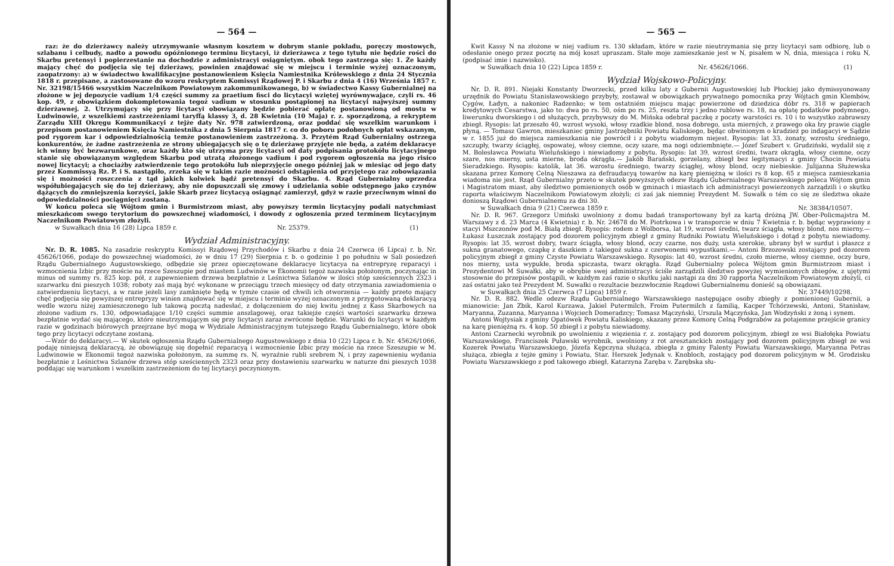— 564 —
raz: że do dzierżawcy należy utrzymywanie własnym kosztem w dobrym stanie pokładu, poręczy mostowych, szlabanu i celbudy, nadto a powodu opóźnionego terminu licytacyi, iż dzierżawca z tego tytułu nie będzie rości do Skarbu pretensyi i popierzestanie na dochodzie z administracyi osiągniętym. obok tego zastrzega się: 1. Że każdy mający chęć do podjęcia się tej dzierżawy, powinien znajdować się w miejscu i terminie wyżej oznaczonym, zaopatrzony: a) w świadectwo kwalifikacyjne postanowieniem Księcia Namiestnika Królewskiego z dnia 24 Stycznia 1818 r. przepisane, a zastosowane do wzoru reskryptem Komissyi Rządowej P. i Skarbu z dnia 4 (16) Września 1857 r. Nr. 32198/15466 wszystkim Naczelnikom Powiatowym zakommunikowanego, b) w świadectwo Kassy Gubernialnej na złożone w jej depozycie vadium 1/4 części summy za praetium fisci do licytacyi wziętej wyrównywające, czyli rs. 46 kop. 49, z obowiązkiem dokompletowania tegoż vadium w stosunku postąpionej na licytacyi najwyższej summy dzierżawnej. 2. Utrzymujący się przy licytacyi obowiązany będzie pobierać opłatę postanowioną od mostu w Ludwinowie, z wszelkiemi zastrzeżeniami taryffą klassy 3, d. 28 Kwietnia (10 Maja) r. z. sporządzoną, a rekryptem Zarządu XIII Okręgu Kommunikacyi z tejże daty Nr. 978 zatwierdzoną, oraz poddać się wszelkim warunkom i przepisom postanowieniem Księcia Namiestnika z dnia 5 Sierpnia 1817 r. co do poboru podobnych opłat wskazanym, pod rygorem kar i odpowiedzialnością temże postanowieniem zastrzeżoną. 3. Przytém Rząd Gubernialny ostrzega konkurentów, że żadne zastrzeżenia ze strony ubiegających się o tę dzierżawę przyjęte nie będą, a zatém deklaracye ich winny być bezwarunkowe, oraz każdy kto się utrzyma przy licytacyi od daty podpisania protokółu licytacyjnego stanie się obowiązanym względem Skarbu pod utratą złożonego vadium i pod rygorem ogłoszenia na jego risico nowej licytacyi; a chociażby zatwierdzenie tego protokółu lub nieprzyjęcie onego później jak w miesiąc od jego daty przez Kommissyą Rz. P. i S. nastąpiło, zrzeka się w takim razie możności odstąpienia od przyjętego raz zobowiązania się i możności roszczenia z tąd jakich kolwiek bądź pretensyi do Skarbu. 4. Rząd Gubernialny uprzedza współubiegających się do tej dzierżawy, aby nie dopuszczali się zmowy i udzielania sobie odstępnego jako czynów dążących do zmniejszenia korzyści, jakie Skarb przez licytacyą osiągnąć zamierzył, gdyż w razie przeciwnym winni do odpowiedzialności pociągnięci zostaną.
W końcu poleca się Wójtom gmin i Burmistrzom miast, aby powyższy termin licytacyjny podali natychmiast mieszkańcom swego terytorium do powszechnej wiadomości, i dowody z ogłoszenia przed terminem licytacyjnym Naczelnikom Powiatowym złożyli.
w Suwałkach dnia 16 (28) Lipca 1859 r. Nr. 25379. (1)
Wydział Administracyjny.
Nr. D. R. 1085. Na zasadzie reskryptu Komissyi Rządowej Przychodów i Skarbu z dnia 24 Czerwca (6 Lipca) r. b. Nr. 45626/1066, podaje do powszechnej wiadomości, że w dniu 17 (29) Sierpnia r. b. o godzinie 1 po południu w Sali posiedzeń Rządu Gubernialnego Augustowskiego, odbędzie się przez opieczętowane deklaracye licytacya na entrepryzę reparacyi i wzmocnienia Izbic przy moście na rzece Szeszupie pod miastem Ludwinów w Ekonomii tegoż nazwiska położonym, poczynając in minus od summy rs. 825 kop. pół, z zapewnieniem drzewa bezpłatnie z Leśnictwa Szlanów w ilości stóp sześciennych 2323 i szarwarku dni pieszych 1038; roboty zaś mają być wykonane w przeciągu trzech miesięcy od daty otrzymania zawiadomienia o zatwierdzeniu licytacyi, a w razie jeżeli lasy zamknięte będą w tymże czasie od chwili ich otworzenia — każdy przeto mający chęć podjęcia się powyższej entrepryzy winien znajdować się w miejscu i terminie wyżej oznaczonym z przygotowaną deklaracyą wedle wzoru niżej zamieszczonego lub takową pocztą nadesłać, z dołączeniem do niej kwitu jednej z Kass Skarbowych na złożone vadium rs. 130, odpowiadające 1/10 części summie anszlagowej, oraz takiejże części wartości szarwarku drzewa bezpłatnie wydać się mającego, które nieutrzymującym się przy licytacyi zaraz zwrócone będzie. Warunki do licytacyi w każdym razie w godzinach biórowych przejrzane być mogą w Wydziale Administracyjnym tutejszego Rządu Gubernialnego, które obok tego przy licytacyi odczytane zostaną.
—Wzór do deklaracyi.— W skutek ogłoszenia Rządu Gubernialnego Augustowskiego z dnia 10 (22) Lipca r. b. Nr. 45626/1066, podaję niniejszą deklaracyą, że obowiązuję się dopełnić reparacyą i wzmocnienie Izbic przy moście na rzece Szeszupie w M. Ludwinowie w Ekonomii tegoż nazwiska położonym, za summę rs. N, wyraźnie rubli srebrem N, i przy zapewnieniu wydania bezpłatnie z Leśnictwa Szlanów drzewa stóp sześciennych 2323 oraz przy dostawieniu szarwarku w naturze dni pieszych 1038 poddając się warunkom i wszelkim zastrzeżeniom do tej licytacyi poczynionym.
— 565 —
Kwit Kassy N na złożone w niej vadium rs. 130 składam, które w razie nieutrzymania się przy licytacyi sam odbiorę, lub o odesłanie onego przez pocztę na mój koszt upraszam. Stałe moje zamieszkanie jest w N, pisałem w N, dnia, miesiąca i roku N, (podpisać imie i nazwisko).
w Suwałkach dnia 10 (22) Lipca 1859 r. Nr. 45626/1066. (1)
Wydział Wojskowo-Policyjny.
Nr. D. R. 891. Niejaki Konstanty Dworzecki, przed kilku laty z Gubernii Augustowskiej lub Płockiej jako dymissyonowany urzędnik do Powiatu Stanisławowskiego przybyły, zostawał w obowiązkach prywatnego pomocnika przy Wójtach gmin Klembów, Cygów, Ładyn, a nakoniec Radzenko; w tem ostatniém miejscu mając powierzone od dziedzica dóbr rs. 318 w papierach kredytowych Cesarstwa, jako to: dwa po rs. 50, ośm po rs. 25, reszta trzy i jedno rublowe rs. 18, na opłatę podatków podymnego, liwerunku dworskiego i od służących, przybywszy do M. Mińska odebrał paczkę z poczty warstości rs. 10 i to wszystko zabrawszy zbiegł. Rysopis: lat przeszło 40, wzrost wysoki, włosy rzadkie blond, nosa dobrego, usta mierných, z prawego oka łzy prawie ciągle płyną. — Tomasz Gawron, mieszkaniec gminy Jastrzębniki Powiatu Kaliskiego, będąc obwinionym o kradzież po indagacyi w Sądzie w r. 1855 już do miejsca zamieszkania nie powrócił i z pobytu wiadomym niejest. Rysopis: lat 33, żonaty, wzrostu średniego, szczupły, twarzy ściągłej, ospowatej, włosy ciemne, oczy szare, ma nogi odziembnięte.— Józef Szubert v. Grudziński, wydalił się z M. Bolesławca Powiatu Wieluńskiego i niewiadomy z pobytu. Rysopis: lat 39, wzrost średni, twarz okrągła, włosy ciemne, oczy szare, nos mierny, usta mierne, broda okrągła.— Jakób Barański, gorzelany, zbiegł bez legitymacyi z gminy Chocin Powiatu Sieradzkiego. Rysopis: katolik, lat 36. wzrostu średniego, twarzy ściągłej, włosy blond, oczy niebieskie. Julijanna Służewska skazana przez Komorę Celną Nieszawa za defraudacyą towarów na karę pieniężną w ilości rs 8 kop. 65 z miejsca zamieszkania wiadoma nie jest. Rząd Gubernialny przeto w skutek powyższych odezw Rządu Gubernialnego Warszawskiego poleca Wójtom gmin i Magistratom miast, aby śledztwo pomienionych osób w gminach i miastach ich administracyi powierzonych zarządzili i o skutku raporta właściwym Naczelnikom Powiatowym złożyli; ci zaś jak niemniej Prezydent M. Suwałk o tém co się ze śledztwa okaże donioszą Rządowi Gubernialnemu za dni 30.
w Suwałkach dnia 9 (21) Czerwca 1859 r. Nr. 38384/10507.
Nr. D. R. 967. Grzegorz Umiński uwolniony z domu badań transportowany był za kartą dróżną JW. Ober-Policmajstra M. Warszawy z d. 23 Marca (4 Kwietnia) r. b. Nr. 24678 do M. Piotrkowa i w transporcie w dniu 7 Kwietnia r. b. będąc wyprawiony z stacyi Mszczonów pod M. Białą zbiegł. Rysopis: rodem z Wolborsa, lat 19, wzrost średni, twarz ściągła, włosy blond, nos mierny.— Łukasz Łuszczak zostający pod dozorem policyjnym zbiegł z gminy Rudniki Powiatu Wieluńskiego i dotąd z pobytu niewiadomy. Rysopis: lat 35, wzrost dobry, twarz ściągła, włosy blond, oczy czarne, nos duży, usta szerokie, ubrany był w surdut i płaszcz z sukna granatowego, czapkę z daszkiem z takiegoż sukna z czerwonemi wypustkami.— Antoni Brzozowski zostający pod dozorem policyjnym zbiegł z gminy Czyste Powiatu Warszawskiego. Rysopis: lat 40, wzrost średni, czoło mierne, włosy ciemne, oczy bure, nos mierny, usta wypukłe, broda spiczasta, twarz okrągła. Rząd Gubernialny poleca Wójtom gmin Burmistrzom miast i Prezydentowi M Suwałki, aby w obrębie swej administracyi ściśle zarządzili śledztwo powyżej wymienionych zbiegów, z ujętymi stosownie do przepisów postąpili, w każdym zaś razie o skutku jaki nastąpi za dni 30 rapporta Naczelnikom Powiatowym złożyli, ci zaś ostatni jako też Prezydent M. Suwałki o rezultacie bezzwłocznie Rządowi Gubernialnemu donieść są obowiązani.
w Suwałkach dnia 25 Czerwca (7 Lipca) 1859 r. Nr. 37449/10298.
Nr. D. R. 882. Wedle odezw Rządu Gubernialnego Warszawskiego następujące osoby zbiegły z pomienionej Gubernii, a mianowicie: Jan Zbik, Karol Kurzawa, Jakiel Putermilch, Froim Putermilch z familią, Kacper Tchórzewski, Antoni, Stanisław, Maryanna, Zuzanna, Maryanna i Wojciech Domeradzcy; Tomasz Mączyński, Urszula Mączyńska, Jan Wodzyński z żoną i synem.
Antoni Wojtysiak z gminy Opatówek Powiatu Kaliskiego, skazany przez Komorę Celną Podgrabów za potajemne przejście granicy na karę pieniężną rs. 4 kop. 50 zbiegł i z pobytu niewiadomy.
Antoni Czarnecki wyrobnik po uwolnieniu z więzienia r. z. zostający pod dozorem policyjnym, zbiegł ze wsi Białołęka Powiatu Warszawskiego, Franciszek Puławski wyrobnik, uwolniony z rot aresztanckich zostający pod dozorem policyjnym zbiegł ze wsi Kozerek Powiatu Warszawskiego, Józefa Kępczyna służąca, zbiegła z gminy Falenty Powiatu Warszawskiego, Maryanna Petras służąca, zbiegła z tejże gminy i Powiatu, Star. Herszek Jedynak v. Knobloch, zostający pod dozorem policyjnym w M. Grodzisku Powiatu Warszawskiego z pod takowego zbiegł, Katarzyna Zaręba v. Zarębska słu-